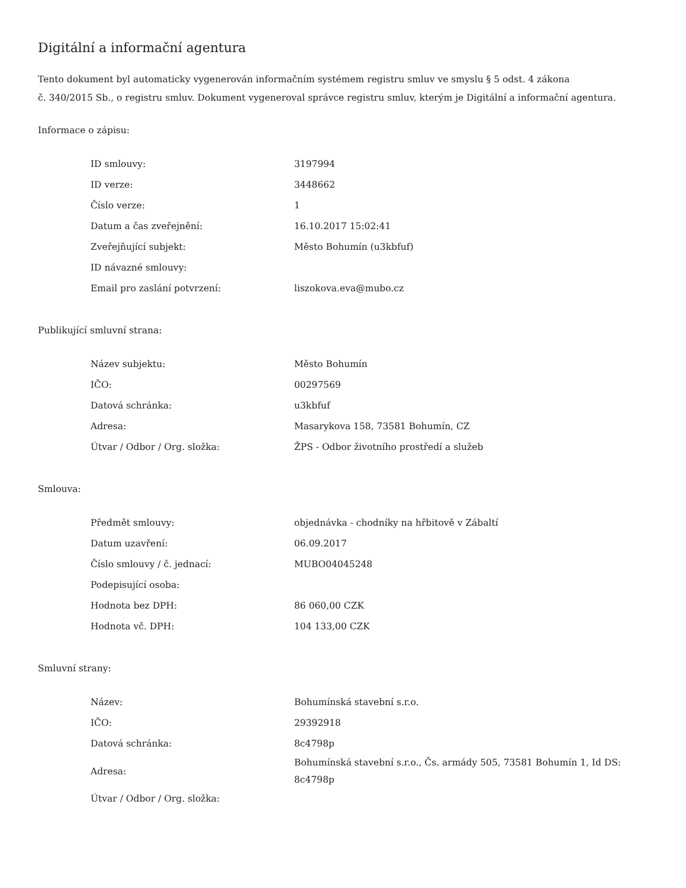Digitální a informační agentura
Tento dokument byl automaticky vygenerován informačním systémem registru smluv ve smyslu § 5 odst. 4 zákona
č. 340/2015 Sb., o registru smluv. Dokument vygeneroval správce registru smluv, kterým je Digitální a informační agentura.
Informace o zápisu:
| ID smlouvy: | 3197994 |
| ID verze: | 3448662 |
| Číslo verze: | 1 |
| Datum a čas zveřejnění: | 16.10.2017 15:02:41 |
| Zveřejňující subjekt: | Město Bohumín (u3kbfuf) |
| ID návazné smlouvy: | |
| Email pro zaslání potvrzení: | liszokova.eva@mubo.cz |
Publikující smluvní strana:
| Název subjektu: | Město Bohumín |
| IČO: | 00297569 |
| Datová schránka: | u3kbfuf |
| Adresa: | Masarykova 158, 73581 Bohumín, CZ |
| Útvar / Odbor / Org. složka: | ŽPS - Odbor životního prostředí a služeb |
Smlouva:
| Předmět smlouvy: | objednávka - chodníky na hřbitově v Zábaltí |
| Datum uzavření: | 06.09.2017 |
| Číslo smlouvy / č. jednací: | MUBO04045248 |
| Podepisující osoba: | |
| Hodnota bez DPH: | 86 060,00 CZK |
| Hodnota vč. DPH: | 104 133,00 CZK |
Smluvní strany:
| Název: | Bohumínská stavební s.r.o. |
| IČO: | 29392918 |
| Datová schránka: | 8c4798p |
| Adresa: | Bohumínská stavební s.r.o., Čs. armády 505, 73581 Bohumín 1, Id DS: 8c4798p |
| Útvar / Odbor / Org. složka: | |